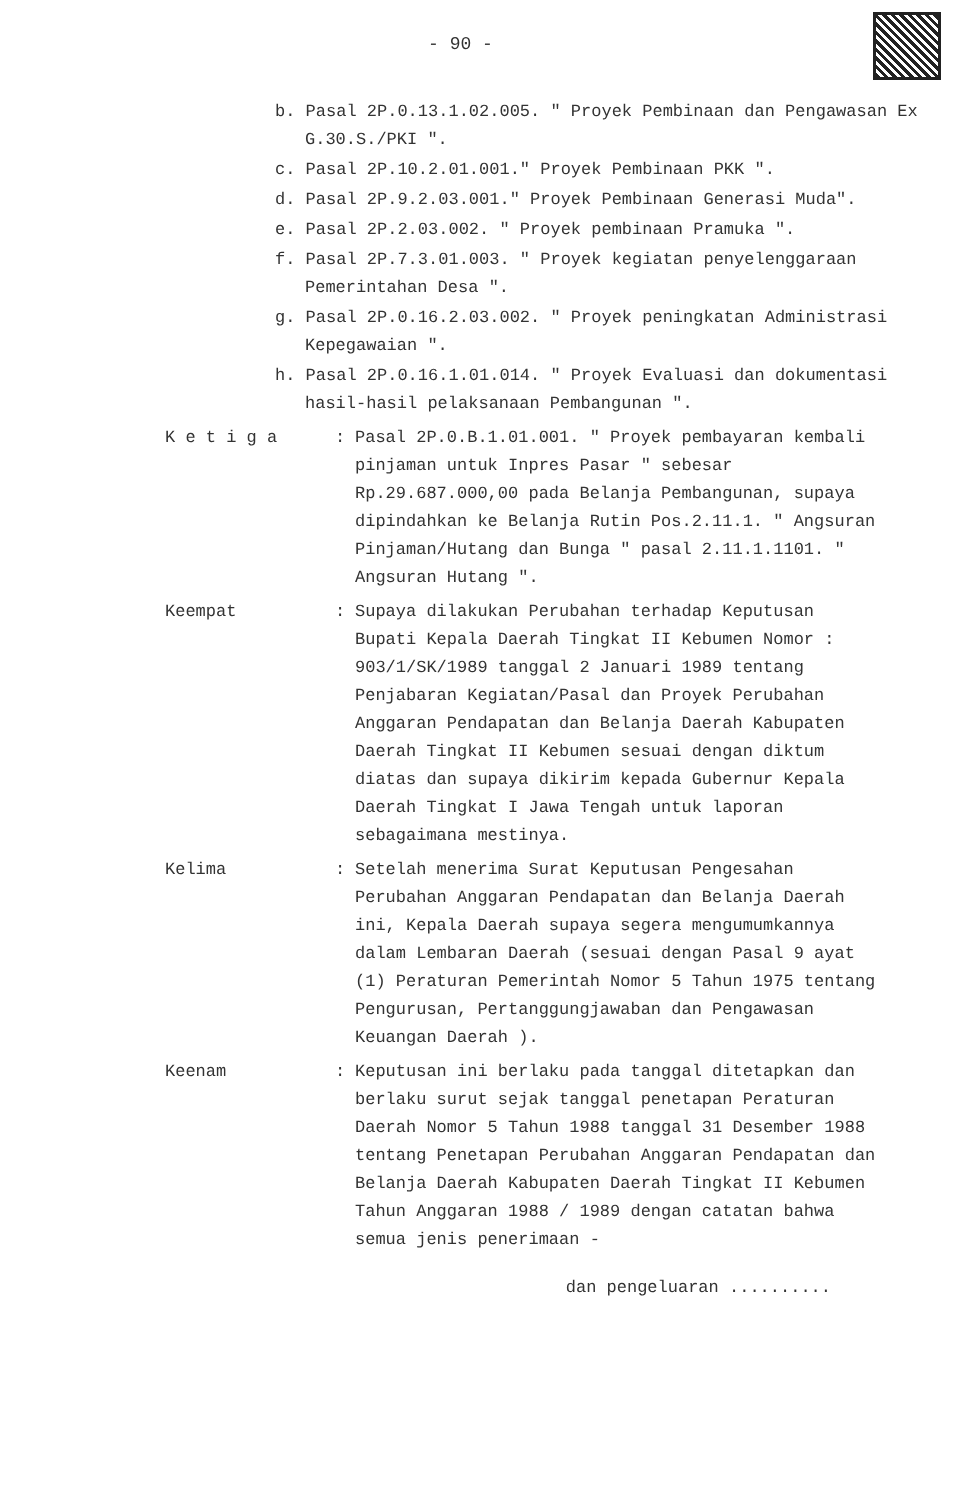- 90 -
b. Pasal 2P.0.13.1.02.005. " Proyek Pembinaan dan Pengawasan Ex G.30.S./PKI ".
c. Pasal 2P.10.2.01.001." Proyek Pembinaan PKK ".
d. Pasal 2P.9.2.03.001." Proyek Pembinaan Generasi Muda".
e. Pasal 2P.2.03.002. " Proyek pembinaan Pramuka ".
f. Pasal 2P.7.3.01.003. " Proyek kegiatan penyelenggaraan Pemerintahan Desa ".
g. Pasal 2P.0.16.2.03.002. " Proyek peningkatan Administrasi Kepegawaian ".
h. Pasal 2P.0.16.1.01.014. " Proyek Evaluasi dan dokumentasi hasil-hasil pelaksanaan Pembangunan ".
K e t i g a : Pasal 2P.0.B.1.01.001. " Proyek pembayaran kembali pinjaman untuk Inpres Pasar " sebesar Rp.29.687.000,00 pada Belanja Pembangunan, supaya dipindahkan ke Belanja Rutin Pos.2.11.1. " Angsuran Pinjaman/Hutang dan Bunga " pasal 2.11.1.1101. " Angsuran Hutang ".
Keempat : Supaya dilakukan Perubahan terhadap Keputusan Bupati Kepala Daerah Tingkat II Kebumen Nomor : 903/1/SK/1989 tanggal 2 Januari 1989 tentang Penjabaran Kegiatan/Pasal dan Proyek Perubahan Anggaran Pendapatan dan Belanja Daerah Kabupaten Daerah Tingkat II Kebumen sesuai dengan diktum diatas dan supaya dikirim kepada Gubernur Kepala Daerah Tingkat I Jawa Tengah untuk laporan sebagaimana mestinya.
Kelima : Setelah menerima Surat Keputusan Pengesahan Perubahan Anggaran Pendapatan dan Belanja Daerah ini, Kepala Daerah supaya segera mengumumkannya dalam Lembaran Daerah (sesuai dengan Pasal 9 ayat (1) Peraturan Pemerintah Nomor 5 Tahun 1975 tentang Pengurusan, Pertanggungjawaban dan Pengawasan Keuangan Daerah ).
Keenam : Keputusan ini berlaku pada tanggal ditetapkan dan berlaku surut sejak tanggal penetapan Peraturan Daerah Nomor 5 Tahun 1988 tanggal 31 Desember 1988 tentang Penetapan Perubahan Anggaran Pendapatan dan Belanja Daerah Kabupaten Daerah Tingkat II Kebumen Tahun Anggaran 1988 / 1989 dengan catatan bahwa semua jenis penerimaan -
dan pengeluaran ..........